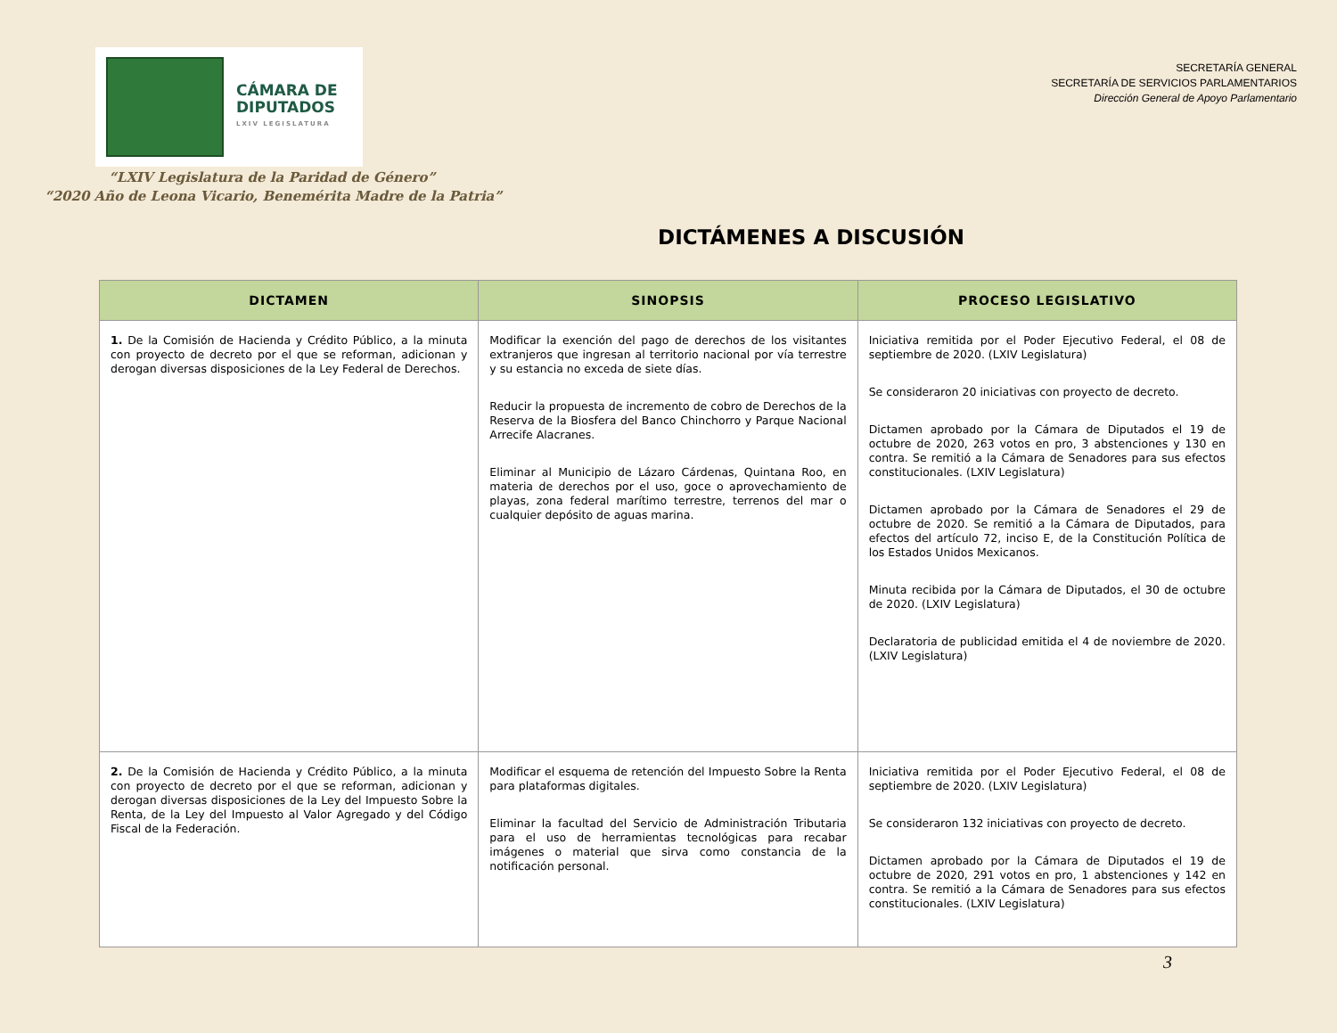CÁMARA DE
DIPUTADOS
LXIV LEGISLATURA
SECRETARÍA GENERAL
SECRETARÍA DE SERVICIOS PARLAMENTARIOS
Dirección General de Apoyo Parlamentario
“LXIV Legislatura de la Paridad de Género”
“2020 Año de Leona Vicario, Benemérita Madre de la Patria”
DICTÁMENES A DISCUSIÓN
| DICTAMEN | SINOPSIS | PROCESO LEGISLATIVO |
| --- | --- | --- |
| 1. De la Comisión de Hacienda y Crédito Público, a la minuta con proyecto de decreto por el que se reforman, adicionan y derogan diversas disposiciones de la Ley Federal de Derechos. | Modificar la exención del pago de derechos de los visitantes extranjeros que ingresan al territorio nacional por vía terrestre y su estancia no exceda de siete días. Reducir la propuesta de incremento de cobro de Derechos de la Reserva de la Biosfera del Banco Chinchorro y Parque Nacional Arrecife Alacranes. Eliminar al Municipio de Lázaro Cárdenas, Quintana Roo, en materia de derechos por el uso, goce o aprovechamiento de playas, zona federal marítimo terrestre, terrenos del mar o cualquier depósito de aguas marina. | Iniciativa remitida por el Poder Ejecutivo Federal, el 08 de septiembre de 2020. (LXIV Legislatura) Se consideraron 20 iniciativas con proyecto de decreto. Dictamen aprobado por la Cámara de Diputados el 19 de octubre de 2020, 263 votos en pro, 3 abstenciones y 130 en contra. Se remitió a la Cámara de Senadores para sus efectos constitucionales. (LXIV Legislatura) Dictamen aprobado por la Cámara de Senadores el 29 de octubre de 2020. Se remitió a la Cámara de Diputados, para efectos del artículo 72, inciso E, de la Constitución Política de los Estados Unidos Mexicanos. Minuta recibida por la Cámara de Diputados, el 30 de octubre de 2020. (LXIV Legislatura) Declaratoria de publicidad emitida el 4 de noviembre de 2020. (LXIV Legislatura) |
| 2. De la Comisión de Hacienda y Crédito Público, a la minuta con proyecto de decreto por el que se reforman, adicionan y derogan diversas disposiciones de la Ley del Impuesto Sobre la Renta, de la Ley del Impuesto al Valor Agregado y del Código Fiscal de la Federación. | Modificar el esquema de retención del Impuesto Sobre la Renta para plataformas digitales. Eliminar la facultad del Servicio de Administración Tributaria para el uso de herramientas tecnológicas para recabar imágenes o material que sirva como constancia de la notificación personal. | Iniciativa remitida por el Poder Ejecutivo Federal, el 08 de septiembre de 2020. (LXIV Legislatura) Se consideraron 132 iniciativas con proyecto de decreto. Dictamen aprobado por la Cámara de Diputados el 19 de octubre de 2020, 291 votos en pro, 1 abstenciones y 142 en contra. Se remitió a la Cámara de Senadores para sus efectos constitucionales. (LXIV Legislatura) |
3